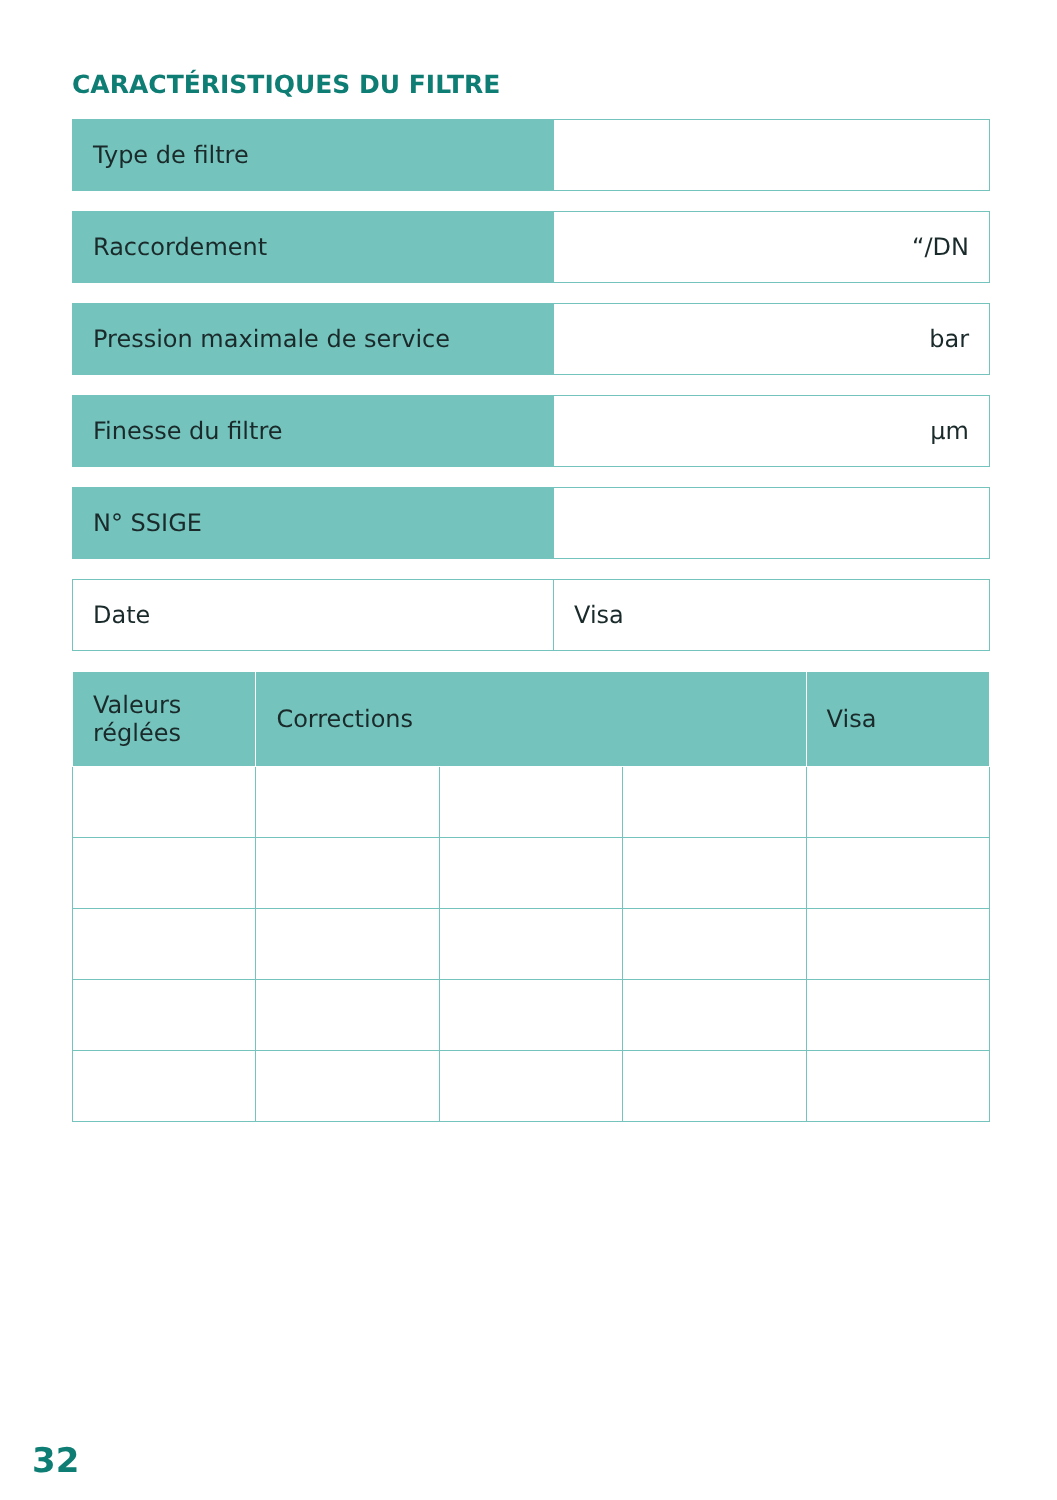CARACTÉRISTIQUES DU FILTRE
| Type de filtre | |
| Raccordement | “/DN |
| Pression maximale de service | bar |
| Finesse du filtre | µm |
| N° SSIGE | |
| Date | Visa |
| Valeurs réglées | Corrections | | | Visa |
| --- | --- | --- | --- | --- |
32